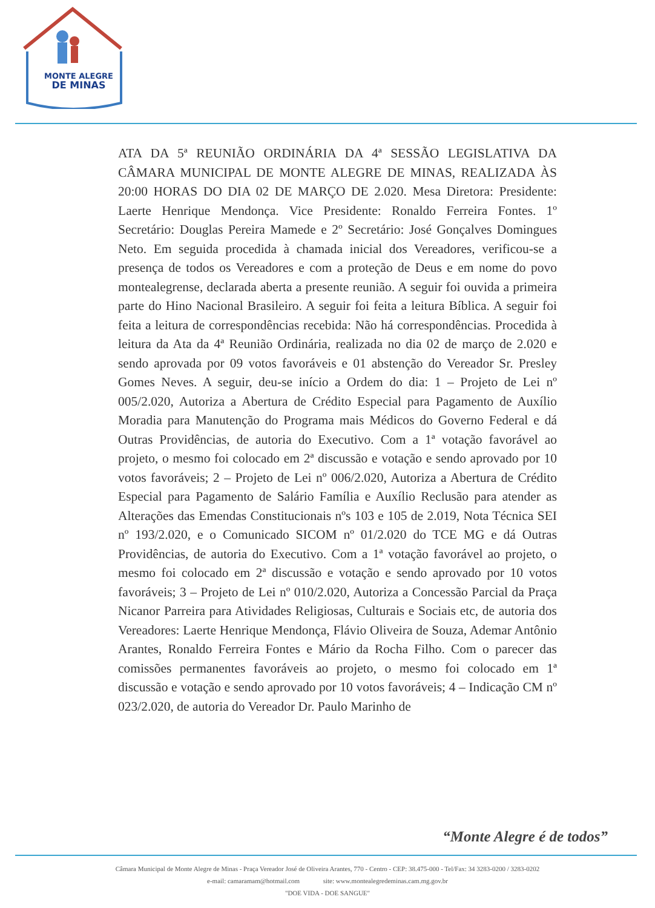MONTE ALEGRE
DE MINAS
ATA DA 5ª REUNIÃO ORDINÁRIA DA 4ª SESSÃO LEGISLATIVA DA CÂMARA MUNICIPAL DE MONTE ALEGRE DE MINAS, REALIZADA ÀS 20:00 HORAS DO DIA 02 DE MARÇO DE 2.020. Mesa Diretora: Presidente: Laerte Henrique Mendonça. Vice Presidente: Ronaldo Ferreira Fontes. 1º Secretário: Douglas Pereira Mamede e 2º Secretário: José Gonçalves Domingues Neto. Em seguida procedida à chamada inicial dos Vereadores, verificou-se a presença de todos os Vereadores e com a proteção de Deus e em nome do povo montealegrense, declarada aberta a presente reunião. A seguir foi ouvida a primeira parte do Hino Nacional Brasileiro. A seguir foi feita a leitura Bíblica. A seguir foi feita a leitura de correspondências recebida: Não há correspondências. Procedida à leitura da Ata da 4ª Reunião Ordinária, realizada no dia 02 de março de 2.020 e sendo aprovada por 09 votos favoráveis e 01 abstenção do Vereador Sr. Presley Gomes Neves. A seguir, deu-se início a Ordem do dia: 1 – Projeto de Lei nº 005/2.020, Autoriza a Abertura de Crédito Especial para Pagamento de Auxílio Moradia para Manutenção do Programa mais Médicos do Governo Federal e dá Outras Providências, de autoria do Executivo. Com a 1ª votação favorável ao projeto, o mesmo foi colocado em 2ª discussão e votação e sendo aprovado por 10 votos favoráveis; 2 – Projeto de Lei nº 006/2.020, Autoriza a Abertura de Crédito Especial para Pagamento de Salário Família e Auxílio Reclusão para atender as Alterações das Emendas Constitucionais nºs 103 e 105 de 2.019, Nota Técnica SEI nº 193/2.020, e o Comunicado SICOM nº 01/2.020 do TCE MG e dá Outras Providências, de autoria do Executivo. Com a 1ª votação favorável ao projeto, o mesmo foi colocado em 2ª discussão e votação e sendo aprovado por 10 votos favoráveis; 3 – Projeto de Lei nº 010/2.020, Autoriza a Concessão Parcial da Praça Nicanor Parreira para Atividades Religiosas, Culturais e Sociais etc, de autoria dos Vereadores: Laerte Henrique Mendonça, Flávio Oliveira de Souza, Ademar Antônio Arantes, Ronaldo Ferreira Fontes e Mário da Rocha Filho. Com o parecer das comissões permanentes favoráveis ao projeto, o mesmo foi colocado em 1ª discussão e votação e sendo aprovado por 10 votos favoráveis; 4 – Indicação CM nº 023/2.020, de autoria do Vereador Dr. Paulo Marinho de
“Monte Alegre é de todos”
Câmara Municipal de Monte Alegre de Minas - Praça Vereador José de Oliveira Arantes, 770 - Centro - CEP: 38.475-000 - Tel/Fax: 34 3283-0200 / 3283-0202
e-mail: camaramam@hotmail.com site: www.montealegredeminas.cam.mg.gov.br
"DOE VIDA - DOE SANGUE"